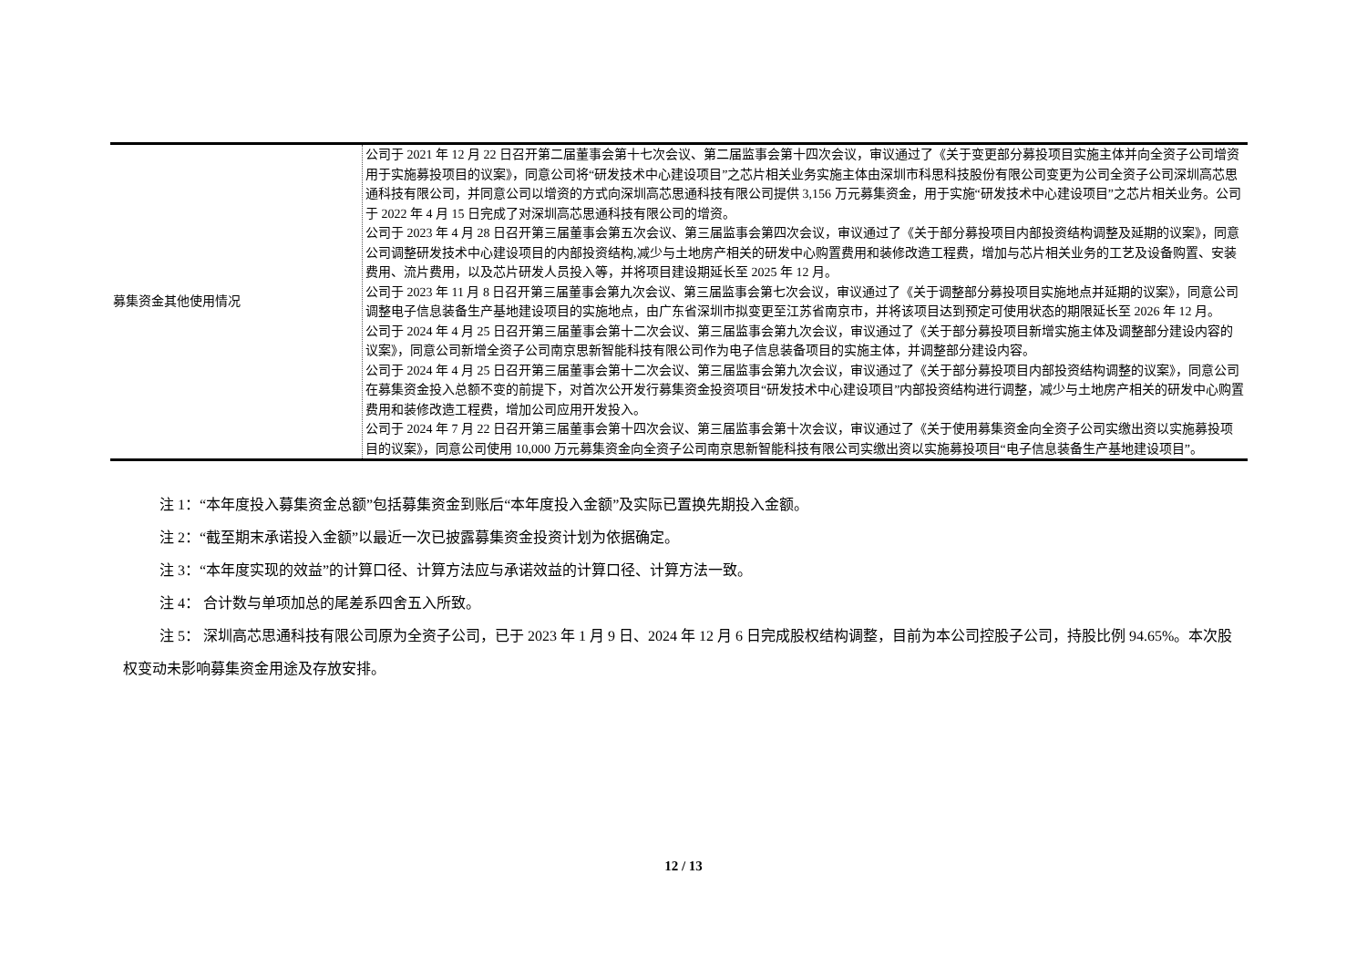| 募集资金其他使用情况 | 公司于 2021 年 12 月 22 日召开第二届董事会第十七次会议、第二届监事会第十四次会议，审议通过了《关于变更部分募投项目实施主体并向全资子公司增资用于实施募投项目的议案》，同意公司将“研发技术中心建设项目”之芯片相关业务实施主体由深圳市科思科技股份有限公司变更为公司全资子公司深圳高芯思通科技有限公司，并同意公司以增资的方式向深圳高芯思通科技有限公司提供 3,156 万元募集资金，用于实施“研发技术中心建设项目”之芯片相关业务。公司于 2022 年 4 月 15 日完成了对深圳高芯思通科技有限公司的增资。 公司于 2023 年 4 月 28 日召开第三届董事会第五次会议、第三届监事会第四次会议，审议通过了《关于部分募投项目内部投资结构调整及延期的议案》，同意公司调整研发技术中心建设项目的内部投资结构,减少与土地房产相关的研发中心购置费用和装修改造工程费，增加与芯片相关业务的工艺及设备购置、安装费用、流片费用，以及芯片研发人员投入等，并将项目建设期延长至 2025 年 12 月。 公司于 2023 年 11 月 8 日召开第三届董事会第九次会议、第三届监事会第七次会议，审议通过了《关于调整部分募投项目实施地点并延期的议案》，同意公司调整电子信息装备生产基地建设项目的实施地点，由广东省深圳市拟变更至江苏省南京市，并将该项目达到预定可使用状态的期限延长至 2026 年 12 月。 公司于 2024 年 4 月 25 日召开第三届董事会第十二次会议、第三届监事会第九次会议，审议通过了《关于部分募投项目新增实施主体及调整部分建设内容的议案》，同意公司新增全资子公司南京思新智能科技有限公司作为电子信息装备项目的实施主体，并调整部分建设内容。 公司于 2024 年 4 月 25 日召开第三届董事会第十二次会议、第三届监事会第九次会议，审议通过了《关于部分募投项目内部投资结构调整的议案》，同意公司在募集资金投入总额不变的前提下，对首次公开发行募集资金投资项目“研发技术中心建设项目”内部投资结构进行调整，减少与土地房产相关的研发中心购置费用和装修改造工程费，增加公司应用开发投入。 公司于 2024 年 7 月 22 日召开第三届董事会第十四次会议、第三届监事会第十次会议，审议通过了《关于使用募集资金向全资子公司实缴出资以实施募投项目的议案》，同意公司使用 10,000 万元募集资金向全资子公司南京思新智能科技有限公司实缴出资以实施募投项目“电子信息装备生产基地建设项目”。 |
注 1：“本年度投入募集资金总额”包括募集资金到账后“本年度投入金额”及实际已置换先期投入金额。
注 2：“截至期末承诺投入金额”以最近一次已披露募集资金投资计划为依据确定。
注 3：“本年度实现的效益”的计算口径、计算方法应与承诺效益的计算口径、计算方法一致。
注 4： 合计数与单项加总的尾差系四舍五入所致。
注 5： 深圳高芯思通科技有限公司原为全资子公司，已于 2023 年 1 月 9 日、2024 年 12 月 6 日完成股权结构调整，目前为本公司控股子公司，持股比例 94.65%。本次股权变动未影响募集资金用途及存放安排。
12 / 13